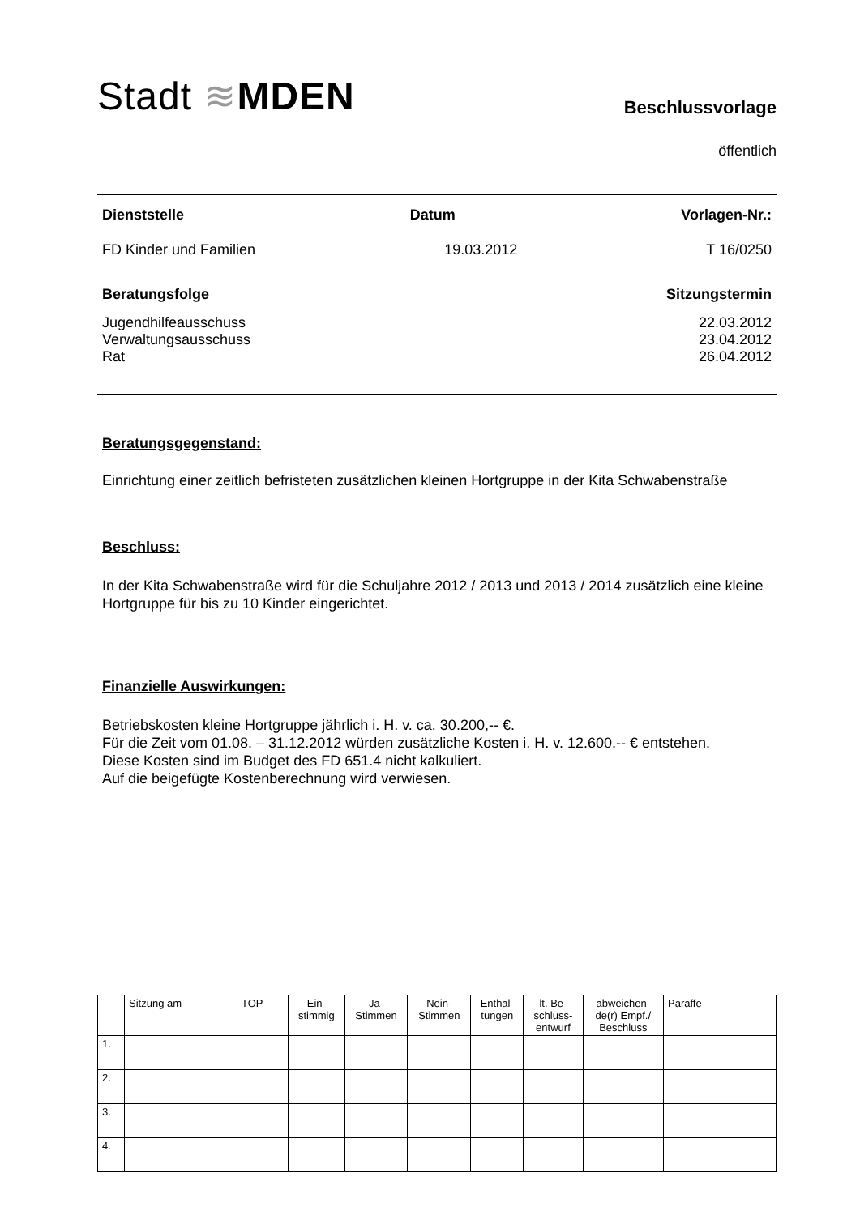Stadt ≋MDEN
Beschlussvorlage
öffentlich
Dienststelle Datum Vorlagen-Nr.:
FD Kinder und Familien 19.03.2012 T 16/0250
Beratungsfolge Sitzungstermin
Jugendhilfeausschuss 22.03.2012
Verwaltungsausschuss 23.04.2012
Rat 26.04.2012
Beratungsgegenstand:
Einrichtung einer zeitlich befristeten zusätzlichen kleinen Hortgruppe in der Kita Schwabenstraße
Beschluss:
In der Kita Schwabenstraße wird für die Schuljahre 2012 / 2013 und 2013 / 2014 zusätzlich eine kleine Hortgruppe für bis zu 10 Kinder eingerichtet.
Finanzielle Auswirkungen:
Betriebskosten kleine Hortgruppe jährlich i. H. v. ca. 30.200,-- €.
Für die Zeit vom 01.08. – 31.12.2012 würden zusätzliche Kosten i. H. v. 12.600,-- € entstehen.
Diese Kosten sind im Budget des FD 651.4 nicht kalkuliert.
Auf die beigefügte Kostenberechnung wird verwiesen.
| | Sitzung am | TOP | Ein- stimmig | Ja- Stimmen | Nein- Stimmen | Enthal- tungen | lt. Be- schluss- entwurf | abweichen- de(r) Empf./ Beschluss | Paraffe |
| 1. | | | | | | | | | |
| 2. | | | | | | | | | |
| 3. | | | | | | | | | |
| 4. | | | | | | | | | |